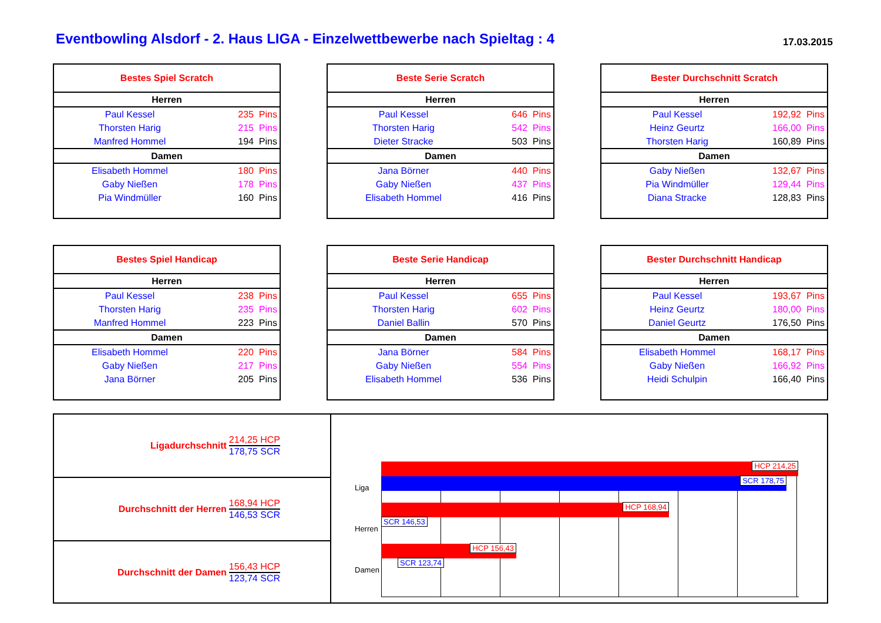Eventbowling Alsdorf - 2. Haus LIGA - Einzelwettbewerbe nach Spieltag : 4
17.03.2015
| Bestes Spiel Scratch | |
| Herren | |
| Paul Kessel | 235 Pins |
| Thorsten Harig | 215 Pins |
| Manfred Hommel | 194 Pins |
| Damen | |
| Elisabeth Hommel | 180 Pins |
| Gaby Nießen | 178 Pins |
| Pia Windmüller | 160 Pins |
| Beste Serie Scratch | |
| Herren | |
| Paul Kessel | 646 Pins |
| Thorsten Harig | 542 Pins |
| Dieter Stracke | 503 Pins |
| Damen | |
| Jana Börner | 440 Pins |
| Gaby Nießen | 437 Pins |
| Elisabeth Hommel | 416 Pins |
| Bester Durchschnitt Scratch | |
| Herren | |
| Paul Kessel | 192,92 Pins |
| Heinz Geurtz | 166,00 Pins |
| Thorsten Harig | 160,89 Pins |
| Damen | |
| Gaby Nießen | 132,67 Pins |
| Pia Windmüller | 129,44 Pins |
| Diana Stracke | 128,83 Pins |
| Bestes Spiel Handicap | |
| Herren | |
| Paul Kessel | 238 Pins |
| Thorsten Harig | 235 Pins |
| Manfred Hommel | 223 Pins |
| Damen | |
| Elisabeth Hommel | 220 Pins |
| Gaby Nießen | 217 Pins |
| Jana Börner | 205 Pins |
| Beste Serie Handicap | |
| Herren | |
| Paul Kessel | 655 Pins |
| Thorsten Harig | 602 Pins |
| Daniel Ballin | 570 Pins |
| Damen | |
| Jana Börner | 584 Pins |
| Gaby Nießen | 554 Pins |
| Elisabeth Hommel | 536 Pins |
| Bester Durchschnitt Handicap | |
| Herren | |
| Paul Kessel | 193,67 Pins |
| Heinz Geurtz | 180,00 Pins |
| Daniel Geurtz | 176,50 Pins |
| Damen | |
| Elisabeth Hommel | 168,17 Pins |
| Gaby Nießen | 166,92 Pins |
| Heidi Schulpin | 166,40 Pins |
Ligadurchschnitt 214,25 HCP
178,75 SCR
Durchschnitt der Herren 168,94 HCP
146,53 SCR
Durchschnitt der Damen 156,43 HCP
123,74 SCR
Liga
Herren
Damen
HCP 214,25
SCR 178,75
HCP 168,94
SCR 146,53
HCP 156,43
SCR 123,74